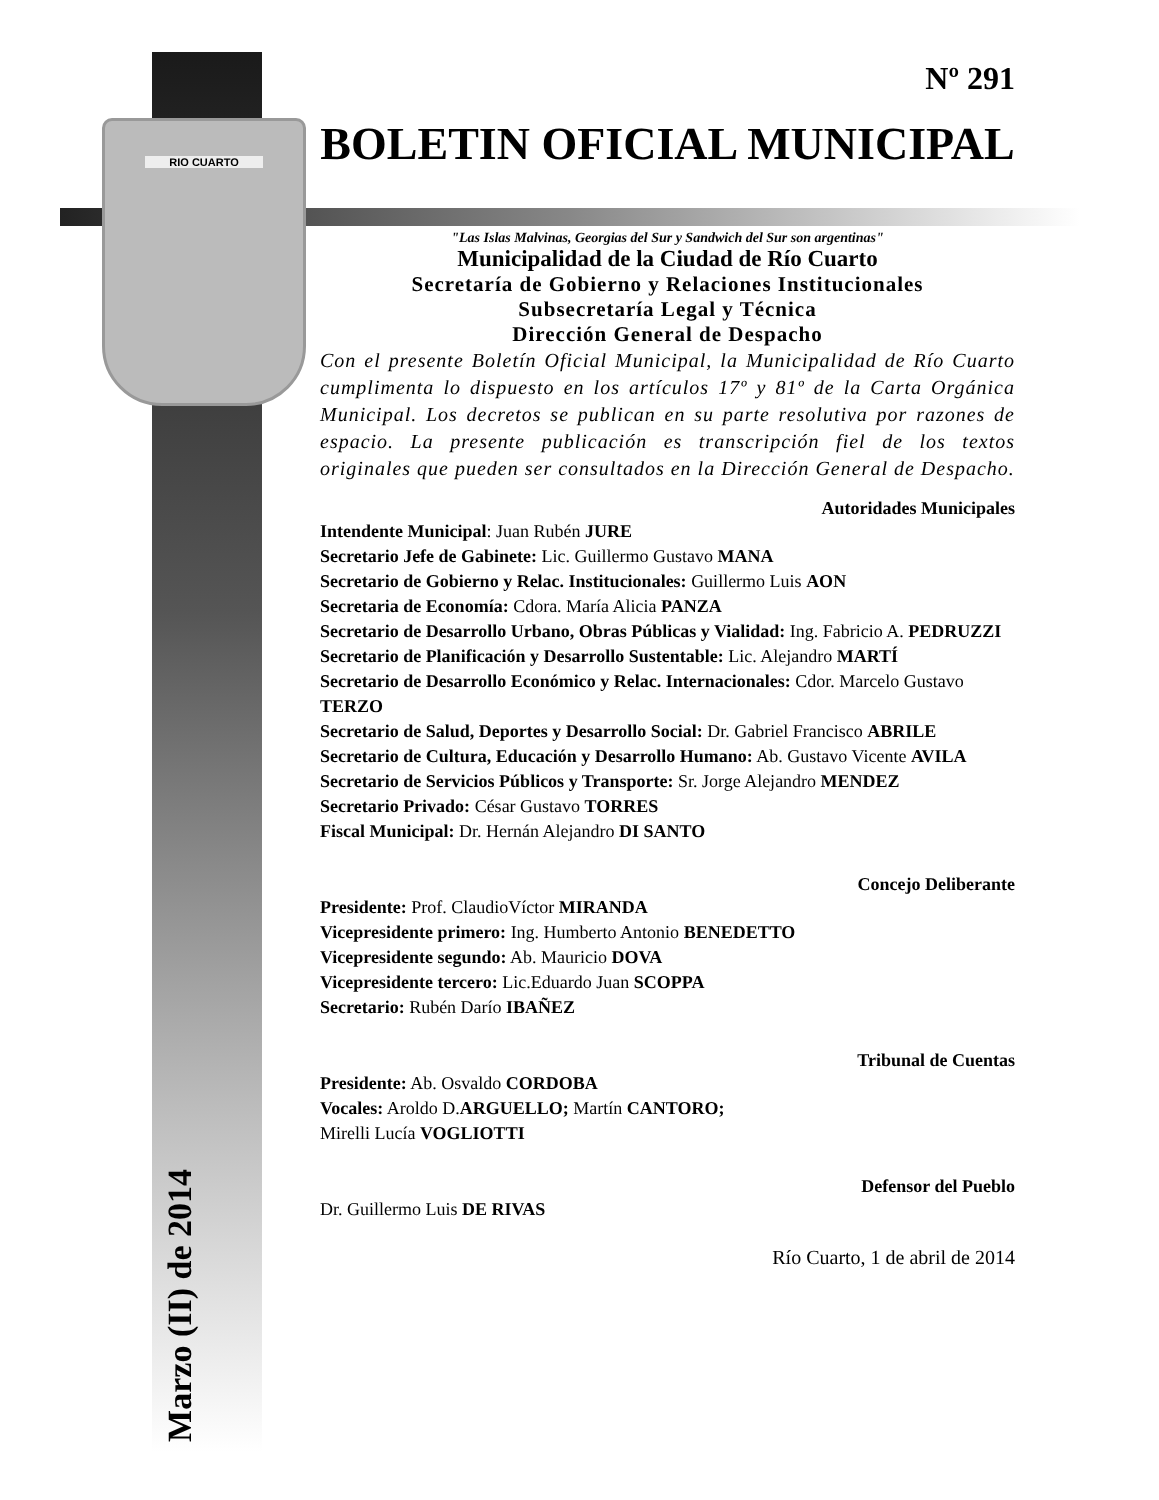RIO CUARTO
Marzo (II) de 2014
Nº 291
BOLETIN OFICIAL MUNICIPAL
"Las Islas Malvinas, Georgias del Sur y Sandwich del Sur son argentinas"
Municipalidad de la Ciudad de Río Cuarto
Secretaría de Gobierno y Relaciones Institucionales
Subsecretaría Legal y Técnica
Dirección General de Despacho
Con el presente Boletín Oficial Municipal, la Municipalidad de Río Cuarto cumplimenta lo dispuesto en los artículos 17º y 81º de la Carta Orgánica Municipal. Los decretos se publican en su parte resolutiva por razones de espacio. La presente publicación es transcripción fiel de los textos originales que pueden ser consultados en la Dirección General de Despacho.
Autoridades Municipales
Intendente Municipal: Juan Rubén JURE
Secretario Jefe de Gabinete: Lic. Guillermo Gustavo MANA
Secretario de Gobierno y Relac. Institucionales: Guillermo Luis AON
Secretaria de Economía: Cdora. María Alicia PANZA
Secretario de Desarrollo Urbano, Obras Públicas y Vialidad: Ing. Fabricio A. PEDRUZZI
Secretario de Planificación y Desarrollo Sustentable: Lic. Alejandro MARTÍ
Secretario de Desarrollo Económico y Relac. Internacionales: Cdor. Marcelo Gustavo TERZO
Secretario de Salud, Deportes y Desarrollo Social: Dr. Gabriel Francisco ABRILE
Secretario de Cultura, Educación y Desarrollo Humano: Ab. Gustavo Vicente AVILA
Secretario de Servicios Públicos y Transporte: Sr. Jorge Alejandro MENDEZ
Secretario Privado: César Gustavo TORRES
Fiscal Municipal: Dr. Hernán Alejandro DI SANTO
Concejo Deliberante
Presidente: Prof. ClaudioVíctor MIRANDA
Vicepresidente primero: Ing. Humberto Antonio BENEDETTO
Vicepresidente segundo: Ab. Mauricio DOVA
Vicepresidente tercero: Lic.Eduardo Juan SCOPPA
Secretario: Rubén Darío IBAÑEZ
Tribunal de Cuentas
Presidente: Ab. Osvaldo CORDOBA
Vocales: Aroldo D.ARGUELLO; Martín CANTORO;
Mirelli Lucía VOGLIOTTI
Defensor del Pueblo
Dr. Guillermo Luis DE RIVAS
Río Cuarto, 1 de abril de 2014